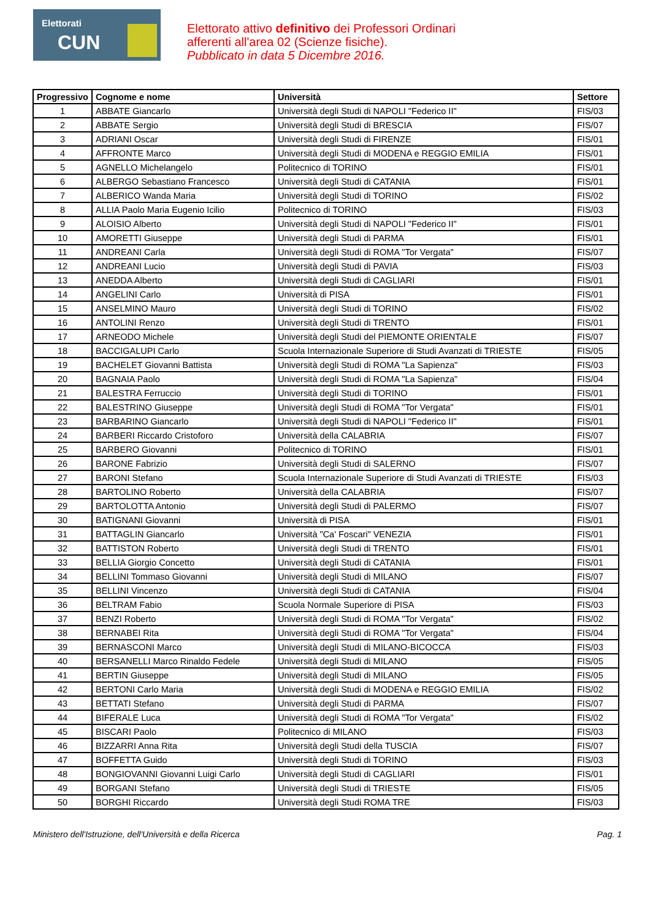Elettorati
CUN
Elettorato attivo definitivo dei Professori Ordinari
afferenti all'area 02 (Scienze fisiche).
Pubblicato in data 5 Dicembre 2016.
| Progressivo | Cognome e nome | Università | Settore |
| --- | --- | --- | --- |
| 1 | ABBATE Giancarlo | Università degli Studi di NAPOLI "Federico II" | FIS/03 |
| 2 | ABBATE Sergio | Università degli Studi di BRESCIA | FIS/07 |
| 3 | ADRIANI Oscar | Università degli Studi di FIRENZE | FIS/01 |
| 4 | AFFRONTE Marco | Università degli Studi di MODENA e REGGIO EMILIA | FIS/01 |
| 5 | AGNELLO Michelangelo | Politecnico di TORINO | FIS/01 |
| 6 | ALBERGO Sebastiano Francesco | Università degli Studi di CATANIA | FIS/01 |
| 7 | ALBERICO Wanda Maria | Università degli Studi di TORINO | FIS/02 |
| 8 | ALLIA Paolo Maria Eugenio Icilio | Politecnico di TORINO | FIS/03 |
| 9 | ALOISIO Alberto | Università degli Studi di NAPOLI "Federico II" | FIS/01 |
| 10 | AMORETTI Giuseppe | Università degli Studi di PARMA | FIS/01 |
| 11 | ANDREANI Carla | Università degli Studi di ROMA "Tor Vergata" | FIS/07 |
| 12 | ANDREANI Lucio | Università degli Studi di PAVIA | FIS/03 |
| 13 | ANEDDA Alberto | Università degli Studi di CAGLIARI | FIS/01 |
| 14 | ANGELINI Carlo | Università di PISA | FIS/01 |
| 15 | ANSELMINO Mauro | Università degli Studi di TORINO | FIS/02 |
| 16 | ANTOLINI Renzo | Università degli Studi di TRENTO | FIS/01 |
| 17 | ARNEODO Michele | Università degli Studi del PIEMONTE ORIENTALE | FIS/07 |
| 18 | BACCIGALUPI Carlo | Scuola Internazionale Superiore di Studi Avanzati di TRIESTE | FIS/05 |
| 19 | BACHELET Giovanni Battista | Università degli Studi di ROMA "La Sapienza" | FIS/03 |
| 20 | BAGNAIA Paolo | Università degli Studi di ROMA "La Sapienza" | FIS/04 |
| 21 | BALESTRA Ferruccio | Università degli Studi di TORINO | FIS/01 |
| 22 | BALESTRINO Giuseppe | Università degli Studi di ROMA "Tor Vergata" | FIS/01 |
| 23 | BARBARINO Giancarlo | Università degli Studi di NAPOLI "Federico II" | FIS/01 |
| 24 | BARBERI Riccardo Cristoforo | Università della CALABRIA | FIS/07 |
| 25 | BARBERO Giovanni | Politecnico di TORINO | FIS/01 |
| 26 | BARONE Fabrizio | Università degli Studi di SALERNO | FIS/07 |
| 27 | BARONI Stefano | Scuola Internazionale Superiore di Studi Avanzati di TRIESTE | FIS/03 |
| 28 | BARTOLINO Roberto | Università della CALABRIA | FIS/07 |
| 29 | BARTOLOTTA Antonio | Università degli Studi di PALERMO | FIS/07 |
| 30 | BATIGNANI Giovanni | Università di PISA | FIS/01 |
| 31 | BATTAGLIN Giancarlo | Università "Ca' Foscari" VENEZIA | FIS/01 |
| 32 | BATTISTON Roberto | Università degli Studi di TRENTO | FIS/01 |
| 33 | BELLIA Giorgio Concetto | Università degli Studi di CATANIA | FIS/01 |
| 34 | BELLINI Tommaso Giovanni | Università degli Studi di MILANO | FIS/07 |
| 35 | BELLINI Vincenzo | Università degli Studi di CATANIA | FIS/04 |
| 36 | BELTRAM Fabio | Scuola Normale Superiore di PISA | FIS/03 |
| 37 | BENZI Roberto | Università degli Studi di ROMA "Tor Vergata" | FIS/02 |
| 38 | BERNABEI Rita | Università degli Studi di ROMA "Tor Vergata" | FIS/04 |
| 39 | BERNASCONI Marco | Università degli Studi di MILANO-BICOCCA | FIS/03 |
| 40 | BERSANELLI Marco Rinaldo Fedele | Università degli Studi di MILANO | FIS/05 |
| 41 | BERTIN Giuseppe | Università degli Studi di MILANO | FIS/05 |
| 42 | BERTONI Carlo Maria | Università degli Studi di MODENA e REGGIO EMILIA | FIS/02 |
| 43 | BETTATI Stefano | Università degli Studi di PARMA | FIS/07 |
| 44 | BIFERALE Luca | Università degli Studi di ROMA "Tor Vergata" | FIS/02 |
| 45 | BISCARI Paolo | Politecnico di MILANO | FIS/03 |
| 46 | BIZZARRI Anna Rita | Università degli Studi della TUSCIA | FIS/07 |
| 47 | BOFFETTA Guido | Università degli Studi di TORINO | FIS/03 |
| 48 | BONGIOVANNI Giovanni Luigi Carlo | Università degli Studi di CAGLIARI | FIS/01 |
| 49 | BORGANI Stefano | Università degli Studi di TRIESTE | FIS/05 |
| 50 | BORGHI Riccardo | Università degli Studi ROMA TRE | FIS/03 |
Ministero dell'Istruzione, dell'Università e della Ricerca Pag. 1